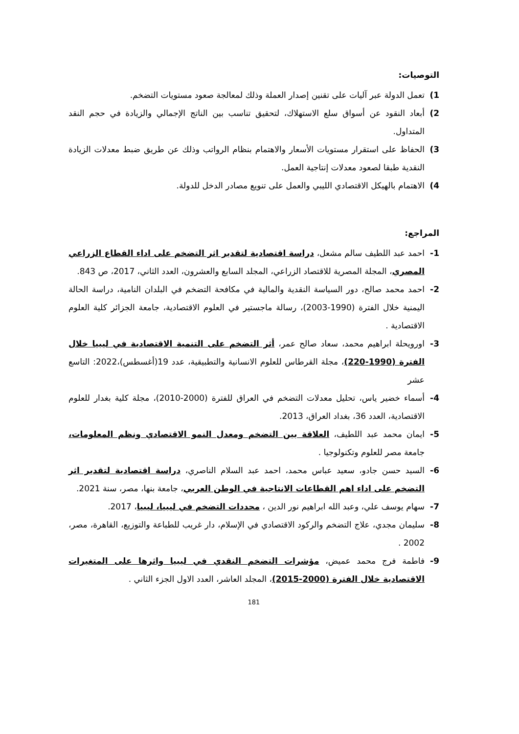التوصيات:
1) تعمل الدولة عبر آليات على تقنين إصدار العملة وذلك لمعالجة صعود مستويات التضخم.
2) أبعاد النقود عن أسواق سلع الاستهلاك، لتحقيق تناسب بين الناتج الإجمالي والزيادة في حجم النقد المتداول.
3) الحفاظ على استقرار مستويات الأسعار والاهتمام بنظام الرواتب وذلك عن طريق ضبط معدلات الزيادة النقدية طبقا لصعود معدلات إنتاجية العمل.
4) الاهتمام بالهيكل الاقتصادي الليبي والعمل على تنويع مصادر الدخل للدولة.
المراجع:
1- احمد عبد اللطيف سالم مشعل، دراسة اقتصادية لتقدير اثر التضخم على اداء القطاع الزراعي المصري، المجلة المصرية للاقتصاد الزراعي، المجلد السابع والعشرون، العدد الثاني، 2017، ص 843.
2- احمد محمد صالح، دور السياسة النقدية والمالية في مكافحة التضخم في البلدان النامية، دراسة الحالة اليمنية خلال الفترة (1990-2003)، رسالة ماجستير في العلوم الاقتصادية، جامعة الجزائر كلية العلوم الاقتصادية .
3- اورويحلة ابراهيم محمد، سعاد صالح عمر، أثر التضخم على التنمية الاقتصادية في ليبيا خلال الفترة (1990-220)، مجلة القرطاس للعلوم الانسانية والتطبيقية، عدد 19(أغسطس)،2022: التاسع عشر
4- أسماء خضير ياس، تحليل معدلات التضخم في العراق للفترة (2000-2010)، مجلة كلية بغدار للعلوم الاقتصادية، العدد 36، بغداد العراق، 2013.
5- ايمان محمد عبد اللطيف، العلاقة بين التضخم ومعدل النمو الاقتصادي ونظم المعلومات، جامعة مصر للعلوم وتكنولوجيا .
6- السيد حسن جادو، سعيد عباس محمد، احمد عبد السلام الناصري، دراسة اقتصادية لتقدير اثر التضخم على اداء اهم القطاعات الانتاجية في الوطن العربي، جامعة بنها، مصر، سنة 2021.
7- سهام يوسف علي، وعبد الله ابراهيم نور الدين ، محددات التضخم في ليبيا، ليبيا، 2017.
8- سليمان مجدي، علاج التضخم والركود الاقتصادي في الإسلام، دار غريب للطباعة والتوزيع، القاهرة، مصر، 2002 .
9- فاطمة فرج محمد عميض، مؤشرات التضخم النقدي في ليبيا واثرها على المتغيرات الاقتصادية خلال الفترة (2000-2015)، المجلد العاشر، العدد الاول الجزء الثاني .
181